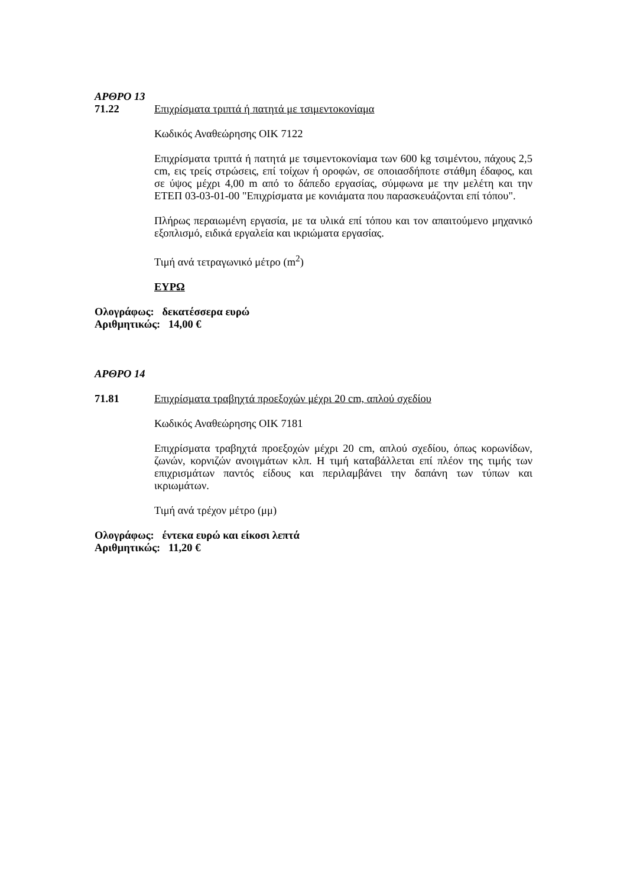ΑΡΘΡΟ 13
71.22 Επιχρίσματα τριπτά ή πατητά με τσιμεντοκονίαμα
Κωδικός Αναθεώρησης ΟΙΚ 7122
Επιχρίσματα τριπτά ή πατητά με τσιμεντοκονίαμα των 600 kg τσιμέντου, πάχους 2,5 cm, εις τρείς στρώσεις, επί τοίχων ή οροφών, σε οποιασδήποτε στάθμη έδαφος, και σε ύψος μέχρι 4,00 m από το δάπεδο εργασίας, σύμφωνα με την μελέτη και την ΕΤΕΠ 03-03-01-00 "Επιχρίσματα με κονιάματα που παρασκευάζονται επί τόπου".
Πλήρως περαιωμένη εργασία, με τα υλικά επί τόπου και τον απαιτούμενο μηχανικό εξοπλισμό, ειδικά εργαλεία και ικριώματα εργασίας.
Τιμή ανά τετραγωνικό μέτρο (m<sup>2</sup>)
ΕΥΡΩ
Ολογράφως: δεκατέσσερα ευρώ
Αριθμητικώς: 14,00 €
ΑΡΘΡΟ 14
71.81 Επιχρίσματα τραβηχτά προεξοχών μέχρι 20 cm, απλού σχεδίου
Κωδικός Αναθεώρησης ΟΙΚ 7181
Επιχρίσματα τραβηχτά προεξοχών μέχρι 20 cm, απλού σχεδίου, όπως κορωνίδων, ζωνών, κορνιζών ανοιγμάτων κλπ. Η τιμή καταβάλλεται επί πλέον της τιμής των επιχρισμάτων παντός είδους και περιλαμβάνει την δαπάνη των τύπων και ικριωμάτων.
Τιμή ανά τρέχον μέτρο (μμ)
Ολογράφως: έντεκα ευρώ και είκοσι λεπτά
Αριθμητικώς: 11,20 €